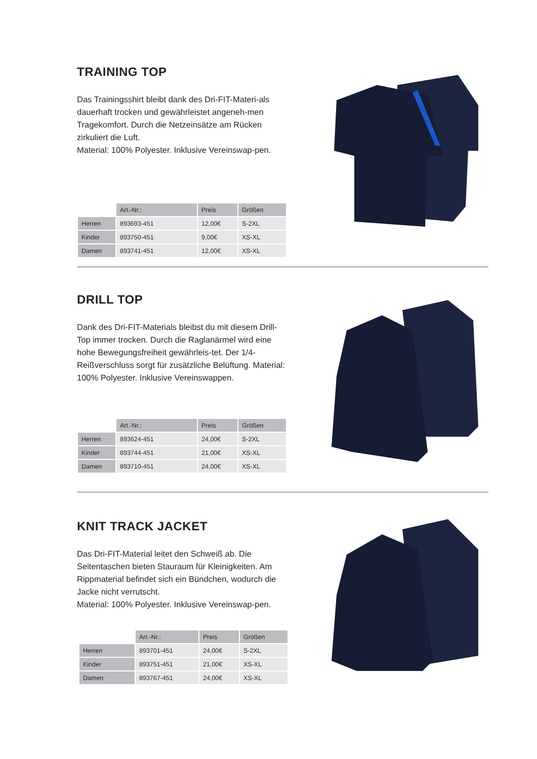TRAINING TOP
Das Trainingsshirt bleibt dank des Dri-FIT-Materi-als dauerhaft trocken und gewährleistet angeneh-men Tragekomfort. Durch die Netzeinsätze am Rücken zirkuliert die Luft.
Material: 100% Polyester. Inklusive Vereinswap-pen.
| | Art.-Nr.: | Preis | Größen |
| --- | --- | --- | --- |
| Herren | 893693-451 | 12,00€ | S-2XL |
| Kinder | 893750-451 | 9,00€ | XS-XL |
| Damen | 893741-451 | 12,00€ | XS-XL |
DRILL TOP
Dank des Dri-FIT-Materials bleibst du mit diesem Drill-Top immer trocken. Durch die Raglanärmel wird eine hohe Bewegungsfreiheit gewährleis-tet. Der 1/4-Reißverschluss sorgt für zusätzliche Belüftung. Material: 100% Polyester. Inklusive Vereinswappen.
| | Art.-Nr.: | Preis | Größen |
| --- | --- | --- | --- |
| Herren | 893624-451 | 24,00€ | S-2XL |
| Kinder | 893744-451 | 21,00€ | XS-XL |
| Damen | 893710-451 | 24,00€ | XS-XL |
KNIT TRACK JACKET
Das Dri-FIT-Material leitet den Schweiß ab. Die Seitentaschen bieten Stauraum für Kleinigkeiten. Am Rippmaterial befindet sich ein Bündchen, wodurch die Jacke nicht verrutscht.
Material: 100% Polyester. Inklusive Vereinswap-pen.
| | Art.-Nr.: | Preis | Größen |
| --- | --- | --- | --- |
| Herren | 893701-451 | 24,00€ | S-2XL |
| Kinder | 893751-451 | 21,00€ | XS-XL |
| Damen | 893767-451 | 24,00€ | XS-XL |